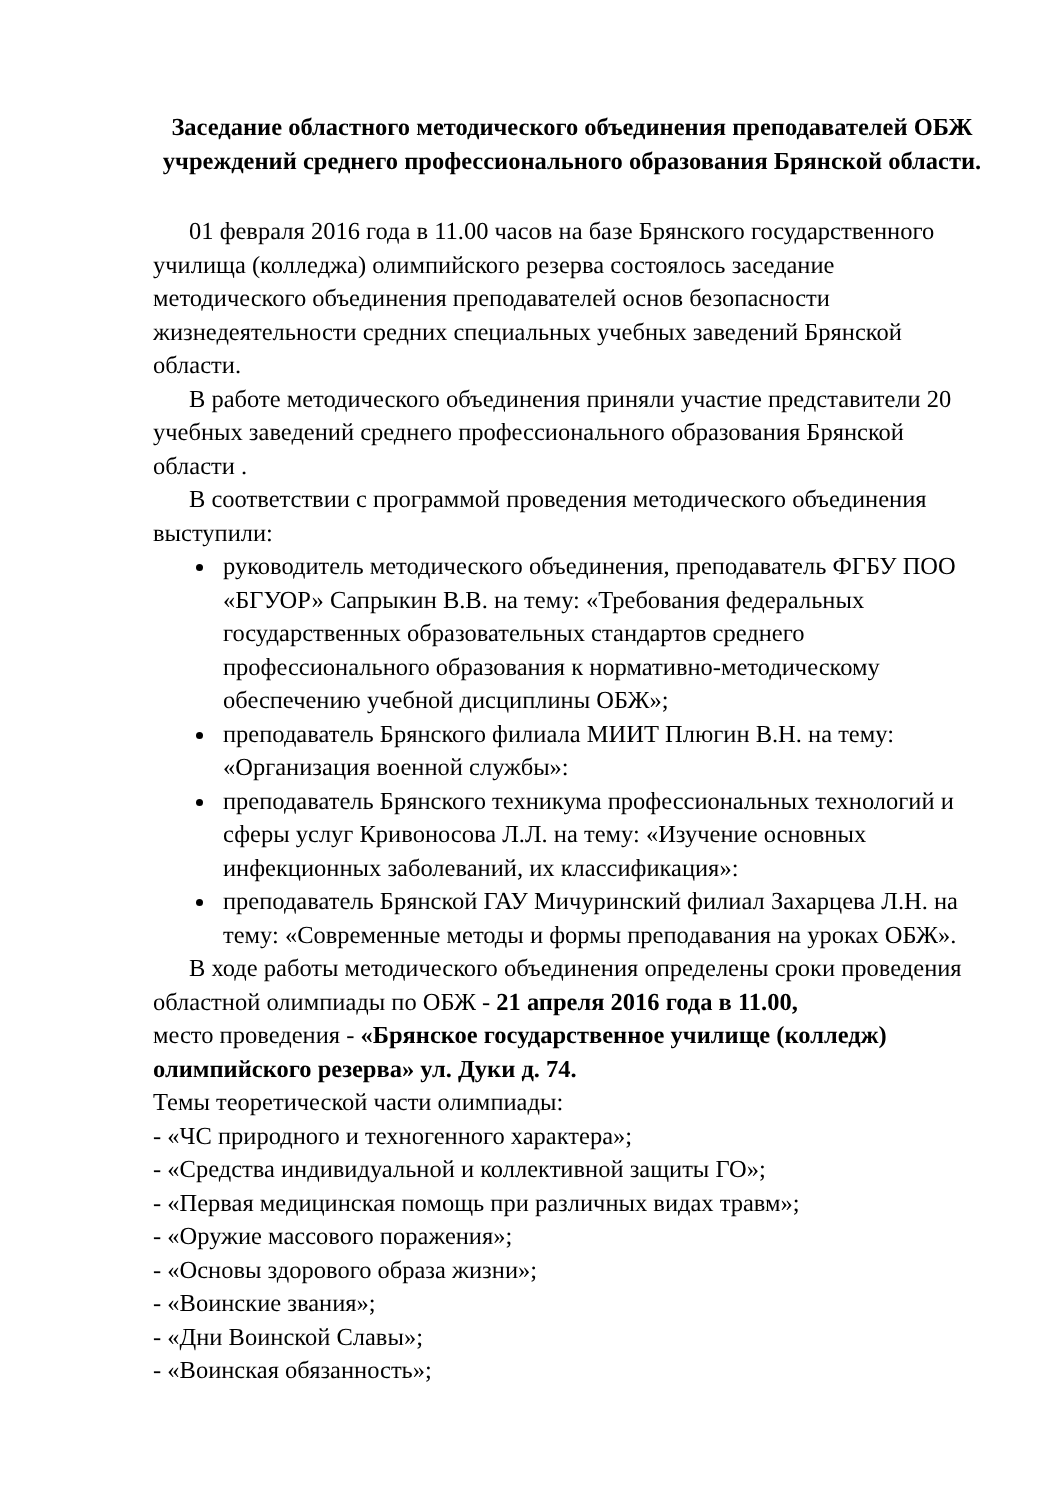Заседание областного методического объединения преподавателей ОБЖ учреждений среднего профессионального образования Брянской области.
01 февраля 2016 года в 11.00 часов на базе Брянского государственного училища (колледжа) олимпийского резерва состоялось заседание методического объединения преподавателей основ безопасности жизнедеятельности средних специальных учебных заведений Брянской области.
В работе методического объединения приняли участие представители 20 учебных заведений среднего профессионального образования Брянской области .
В соответствии с программой проведения методического объединения выступили:
руководитель методического объединения, преподаватель ФГБУ ПОО «БГУОР» Сапрыкин В.В. на тему: «Требования федеральных государственных образовательных стандартов среднего профессионального образования к нормативно-методическому обеспечению учебной дисциплины ОБЖ»;
преподаватель Брянского филиала МИИТ Плюгин В.Н. на тему: «Организация военной службы»:
преподаватель Брянского техникума профессиональных технологий и сферы услуг Кривоносова Л.Л. на тему: «Изучение основных инфекционных заболеваний, их классификация»:
преподаватель Брянской ГАУ Мичуринский филиал Захарцева Л.Н. на тему: «Современные методы и формы преподавания на уроках ОБЖ».
В ходе работы методического объединения определены сроки проведения областной олимпиады по ОБЖ - 21 апреля 2016 года в 11.00,
место проведения - «Брянское государственное училище (колледж) олимпийского резерва» ул. Дуки д. 74.
Темы теоретической части олимпиады:
- «ЧС природного и техногенного характера»;
- «Средства индивидуальной и коллективной защиты ГО»;
- «Первая медицинская помощь при различных видах травм»;
- «Оружие массового поражения»;
- «Основы здорового образа жизни»;
- «Воинские звания»;
- «Дни Воинской Славы»;
- «Воинская обязанность»;